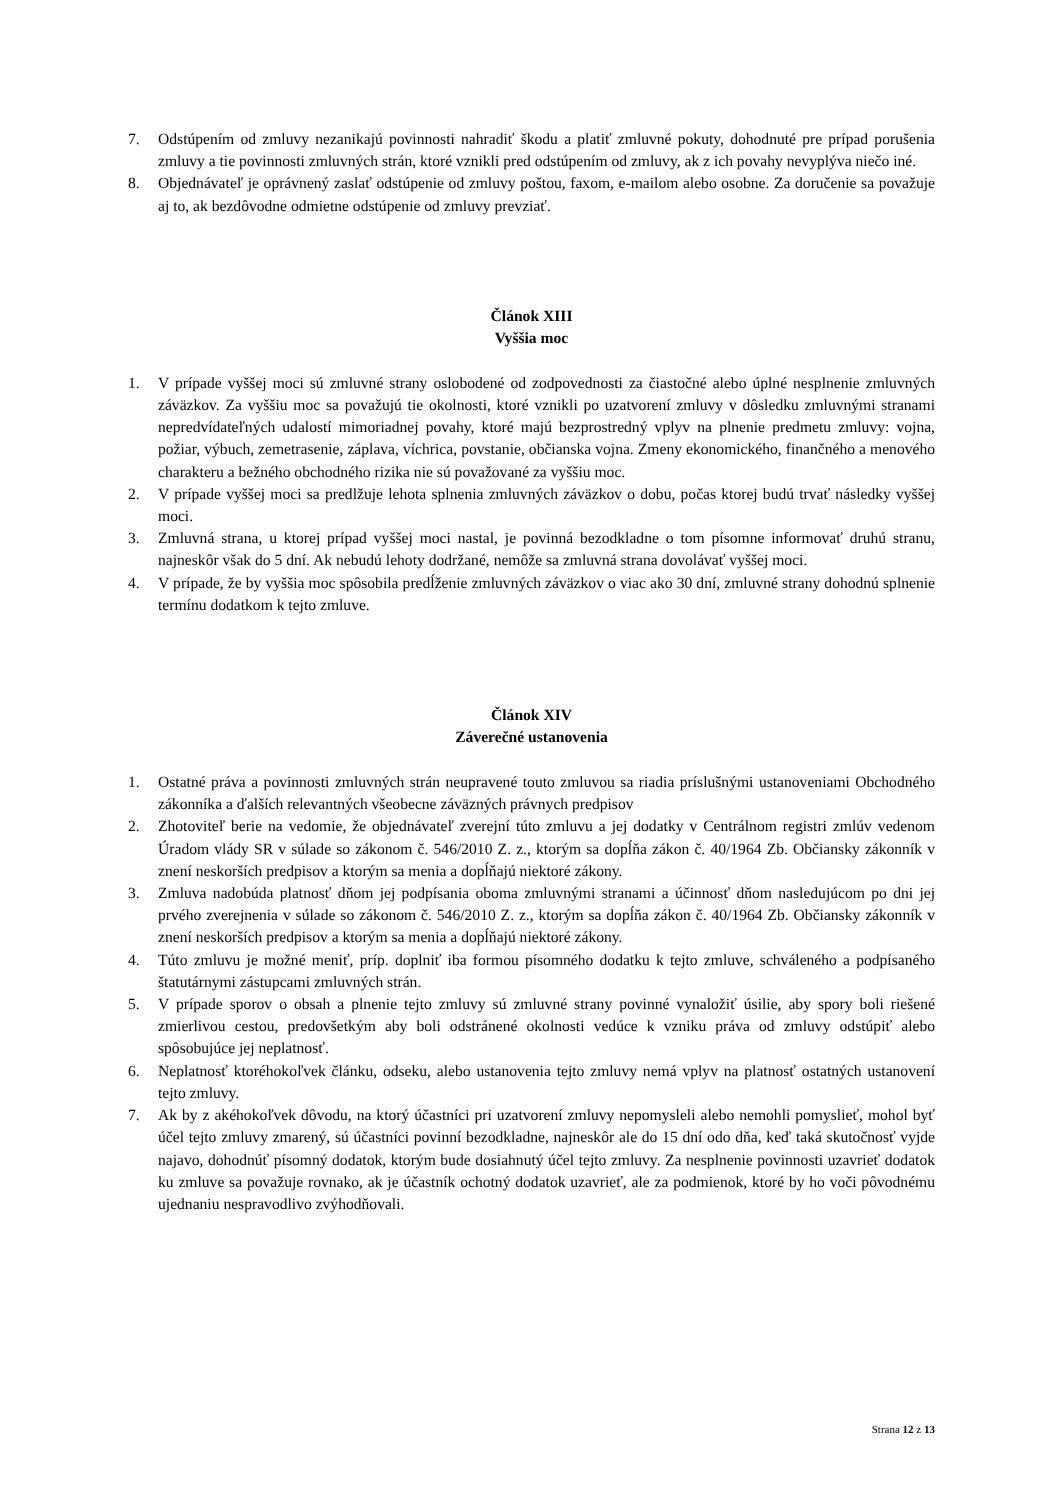7. Odstúpením od zmluvy nezanikajú povinnosti nahradiť škodu a platiť zmluvné pokuty, dohodnuté pre prípad porušenia zmluvy a tie povinnosti zmluvných strán, ktoré vznikli pred odstúpením od zmluvy, ak z ich povahy nevyplýva niečo iné.
8. Objednávateľ je oprávnený zaslať odstúpenie od zmluvy poštou, faxom, e-mailom alebo osobne. Za doručenie sa považuje aj to, ak bezdôvodne odmietne odstúpenie od zmluvy prevziať.
Článok XIII
Vyššia moc
1. V prípade vyššej moci sú zmluvné strany oslobodené od zodpovednosti za čiastočné alebo úplné nesplnenie zmluvných záväzkov. Za vyššiu moc sa považujú tie okolnosti, ktoré vznikli po uzatvorení zmluvy v dôsledku zmluvnými stranami nepredvídateľných udalostí mimoriadnej povahy, ktoré majú bezprostredný vplyv na plnenie predmetu zmluvy: vojna, požiar, výbuch, zemetrasenie, záplava, víchrica, povstanie, občianska vojna. Zmeny ekonomického, finančného a menového charakteru a bežného obchodného rizika nie sú považované za vyššiu moc.
2. V prípade vyššej moci sa predlžuje lehota splnenia zmluvných záväzkov o dobu, počas ktorej budú trvať následky vyššej moci.
3. Zmluvná strana, u ktorej prípad vyššej moci nastal, je povinná bezodkladne o tom písomne informovať druhú stranu, najneskôr však do 5 dní. Ak nebudú lehoty dodržané, nemôže sa zmluvná strana dovolávať vyššej moci.
4. V prípade, že by vyššia moc spôsobila predĺženie zmluvných záväzkov o viac ako 30 dní, zmluvné strany dohodnú splnenie termínu dodatkom k tejto zmluve.
Článok XIV
Záverečné ustanovenia
1. Ostatné práva a povinnosti zmluvných strán neupravené touto zmluvou sa riadia príslušnými ustanoveniami Obchodného zákonníka a ďalších relevantných všeobecne záväzných právnych predpisov
2. Zhotoviteľ berie na vedomie, že objednávateľ zverejní túto zmluvu a jej dodatky v Centrálnom registri zmlúv vedenom Úradom vlády SR v súlade so zákonom č. 546/2010 Z. z., ktorým sa dopĺňa zákon č. 40/1964 Zb. Občiansky zákonník v znení neskorších predpisov a ktorým sa menia a dopĺňajú niektoré zákony.
3. Zmluva nadobúda platnosť dňom jej podpísania oboma zmluvnými stranami a účinnosť dňom nasledujúcom po dni jej prvého zverejnenia v súlade so zákonom č. 546/2010 Z. z., ktorým sa dopĺňa zákon č. 40/1964 Zb. Občiansky zákonník v znení neskorších predpisov a ktorým sa menia a dopĺňajú niektoré zákony.
4. Túto zmluvu je možné meniť, príp. doplniť iba formou písomného dodatku k tejto zmluve, schváleného a podpísaného štatutárnymi zástupcami zmluvných strán.
5. V prípade sporov o obsah a plnenie tejto zmluvy sú zmluvné strany povinné vynaložiť úsilie, aby spory boli riešené zmierlivou cestou, predovšetkým aby boli odstránené okolnosti vedúce k vzniku práva od zmluvy odstúpiť alebo spôsobujúce jej neplatnosť.
6. Neplatnosť ktoréhokoľvek článku, odseku, alebo ustanovenia tejto zmluvy nemá vplyv na platnosť ostatných ustanovení tejto zmluvy.
7. Ak by z akéhokoľvek dôvodu, na ktorý účastníci pri uzatvorení zmluvy nepomysleli alebo nemohli pomyslieť, mohol byť účel tejto zmluvy zmarený, sú účastníci povinní bezodkladne, najneskôr ale do 15 dní odo dňa, keď taká skutočnosť vyjde najavo, dohodnúť písomný dodatok, ktorým bude dosiahnutý účel tejto zmluvy. Za nesplnenie povinnosti uzavrieť dodatok ku zmluve sa považuje rovnako, ak je účastník ochotný dodatok uzavrieť, ale za podmienok, ktoré by ho voči pôvodnému ujednaniu nespravodlivo zvýhodňovali.
Strana 12 z 13